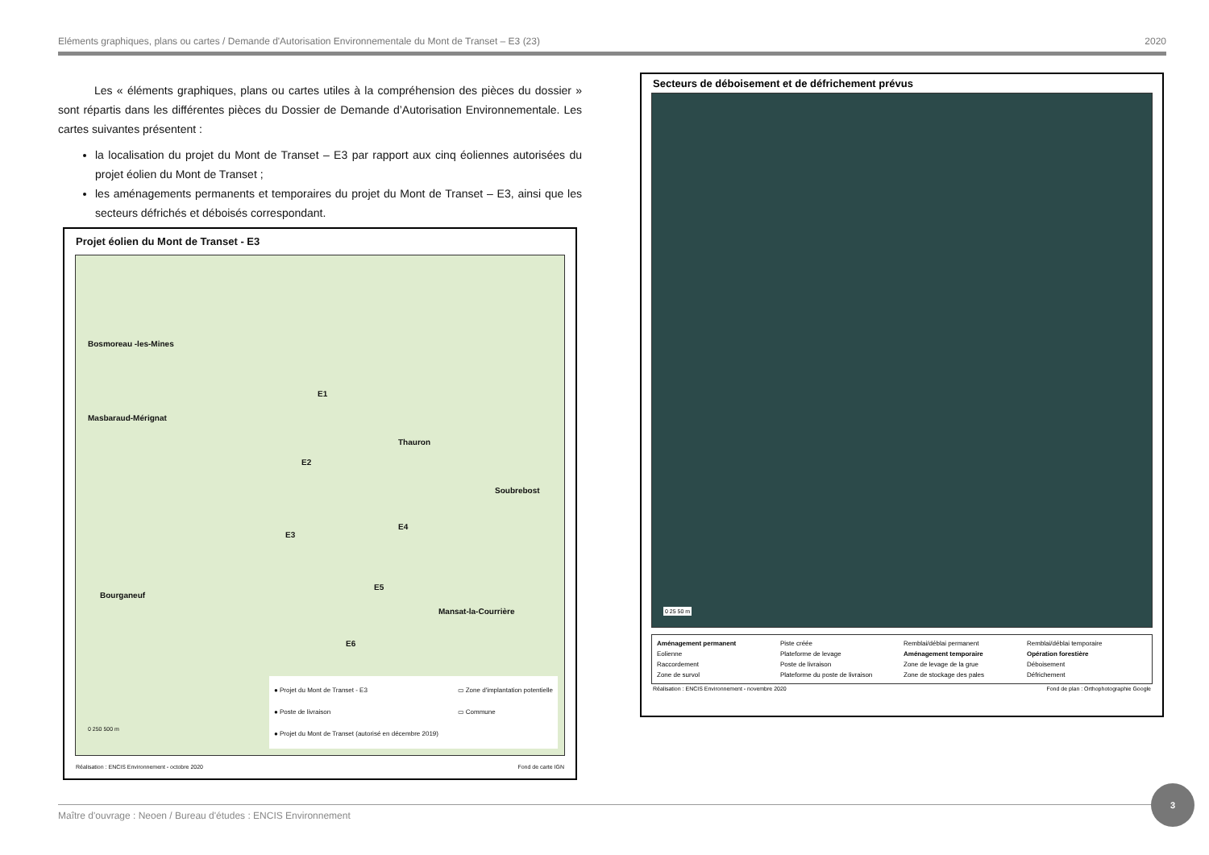Eléments graphiques, plans ou cartes / Demande d'Autorisation Environnementale du Mont de Transet – E3 (23) 2020
Les « éléments graphiques, plans ou cartes utiles à la compréhension des pièces du dossier » sont répartis dans les différentes pièces du Dossier de Demande d’Autorisation Environnementale. Les cartes suivantes présentent :
la localisation du projet du Mont de Transet – E3 par rapport aux cinq éoliennes autorisées du projet éolien du Mont de Transet ;
les aménagements permanents et temporaires du projet du Mont de Transet – E3, ainsi que les secteurs défrichés et déboisés correspondant.
Projet éolien du Mont de Transet - E3
Bosmoreau -les-Mines
Masbaraud-Mérignat
Thauron
Soubrebost
Bourganeuf
Mansat-la-Courrière
E1
E2
E3
E4
E5
E6
0 250 500 m
● Projet du Mont de Transet - E3 ▭ Zone d'implantation potentielle ● Poste de livraison ▭ Commune ● Projet du Mont de Transet (autorisé en décembre 2019)
Réalisation : ENCIS Environnement - octobre 2020 Fond de carte IGN
Secteurs de déboisement et de défrichement prévus
0 25 50 m
Aménagement permanent Piste créée Remblai/déblai permanent Remblai/déblai temporaire Eolienne Plateforme de levage Aménagement temporaire Opération forestière Raccordement Poste de livraison Zone de levage de la grue Déboisement Zone de survol Plateforme du poste de livraison Zone de stockage des pales Défrichement
Réalisation : ENCIS Environnement - novembre 2020 Fond de plan : Orthophotographie Google
Maître d'ouvrage : Neoen / Bureau d'études : ENCIS Environnement
3